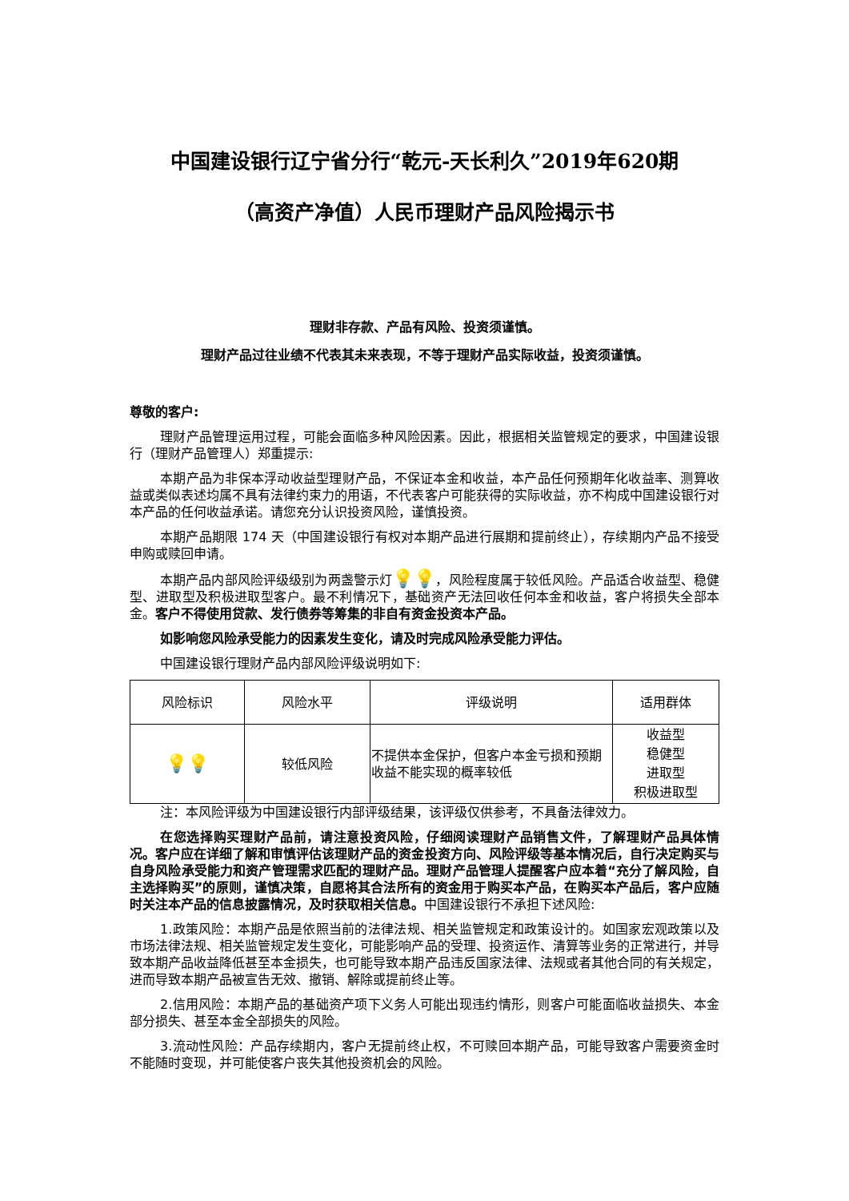中国建设银行辽宁省分行“乾元-天长利久”2019年620期
（高资产净值）人民币理财产品风险揭示书
理财非存款、产品有风险、投资须谨慎。
理财产品过往业绩不代表其未来表现，不等于理财产品实际收益，投资须谨慎。
尊敬的客户:
理财产品管理运用过程，可能会面临多种风险因素。因此，根据相关监管规定的要求，中国建设银行（理财产品管理人）郑重提示:
本期产品为非保本浮动收益型理财产品，不保证本金和收益，本产品任何预期年化收益率、测算收益或类似表述均属不具有法律约束力的用语，不代表客户可能获得的实际收益，亦不构成中国建设银行对本产品的任何收益承诺。请您充分认识投资风险，谨慎投资。
本期产品期限 174 天（中国建设银行有权对本期产品进行展期和提前终止），存续期内产品不接受申购或赎回申请。
本期产品内部风险评级级别为两盏警示灯💡💡，风险程度属于较低风险。产品适合收益型、稳健型、进取型及积极进取型客户。最不利情况下，基础资产无法回收任何本金和收益，客户将损失全部本金。客户不得使用贷款、发行债券等筹集的非自有资金投资本产品。
如影响您风险承受能力的因素发生变化，请及时完成风险承受能力评估。
中国建设银行理财产品内部风险评级说明如下:
| 风险标识 | 风险水平 | 评级说明 | 适用群体 |
| 💡💡 | 较低风险 | 不提供本金保护，但客户本金亏损和预期收益不能实现的概率较低 | 收益型 稳健型 进取型 积极进取型 |
注：本风险评级为中国建设银行内部评级结果，该评级仅供参考，不具备法律效力。
在您选择购买理财产品前，请注意投资风险，仔细阅读理财产品销售文件，了解理财产品具体情况。客户应在详细了解和审慎评估该理财产品的资金投资方向、风险评级等基本情况后，自行决定购买与自身风险承受能力和资产管理需求匹配的理财产品。理财产品管理人提醒客户应本着“充分了解风险，自主选择购买”的原则，谨慎决策，自愿将其合法所有的资金用于购买本产品，在购买本产品后，客户应随时关注本产品的信息披露情况，及时获取相关信息。中国建设银行不承担下述风险:
1.政策风险：本期产品是依照当前的法律法规、相关监管规定和政策设计的。如国家宏观政策以及市场法律法规、相关监管规定发生变化，可能影响产品的受理、投资运作、清算等业务的正常进行，并导致本期产品收益降低甚至本金损失，也可能导致本期产品违反国家法律、法规或者其他合同的有关规定，进而导致本期产品被宣告无效、撤销、解除或提前终止等。
2.信用风险：本期产品的基础资产项下义务人可能出现违约情形，则客户可能面临收益损失、本金部分损失、甚至本金全部损失的风险。
3.流动性风险：产品存续期内，客户无提前终止权，不可赎回本期产品，可能导致客户需要资金时不能随时变现，并可能使客户丧失其他投资机会的风险。